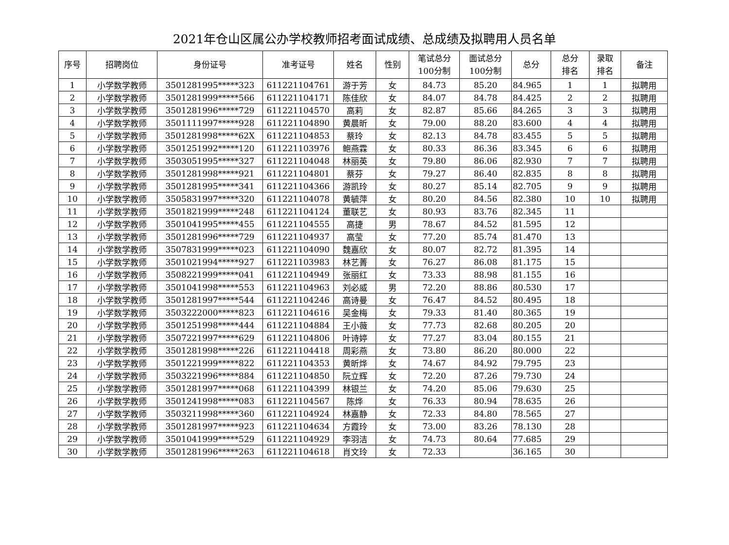2021年仓山区属公办学校教师招考面试成绩、总成绩及拟聘用人员名单
| 序号 | 招聘岗位 | 身份证号 | 准考证号 | 姓名 | 性别 | 笔试总分 100分制 | 面试总分 100分制 | 总分 | 总分 排名 | 录取 排名 | 备注 |
| --- | --- | --- | --- | --- | --- | --- | --- | --- | --- | --- | --- |
| 1 | 小学数学教师 | 3501281995*****323 | 611221104761 | 游于芳 | 女 | 84.73 | 85.20 | 84.965 | 1 | 1 | 拟聘用 |
| 2 | 小学数学教师 | 3501281999*****566 | 611221104171 | 陈佳欣 | 女 | 84.07 | 84.78 | 84.425 | 2 | 2 | 拟聘用 |
| 3 | 小学数学教师 | 3501281996*****729 | 611221104570 | 高莉 | 女 | 82.87 | 85.66 | 84.265 | 3 | 3 | 拟聘用 |
| 4 | 小学数学教师 | 3501111997*****928 | 611221104890 | 黄晨昕 | 女 | 79.00 | 88.20 | 83.600 | 4 | 4 | 拟聘用 |
| 5 | 小学数学教师 | 3501281998*****62X | 611221104853 | 蔡玲 | 女 | 82.13 | 84.78 | 83.455 | 5 | 5 | 拟聘用 |
| 6 | 小学数学教师 | 3501251992*****120 | 611221103976 | 鲍燕霖 | 女 | 80.33 | 86.36 | 83.345 | 6 | 6 | 拟聘用 |
| 7 | 小学数学教师 | 3503051995*****327 | 611221104048 | 林丽英 | 女 | 79.80 | 86.06 | 82.930 | 7 | 7 | 拟聘用 |
| 8 | 小学数学教师 | 3501281998*****921 | 611221104801 | 蔡芬 | 女 | 79.27 | 86.40 | 82.835 | 8 | 8 | 拟聘用 |
| 9 | 小学数学教师 | 3501281995*****341 | 611221104366 | 游凯玲 | 女 | 80.27 | 85.14 | 82.705 | 9 | 9 | 拟聘用 |
| 10 | 小学数学教师 | 3505831997*****320 | 611221104078 | 黄毓萍 | 女 | 80.20 | 84.56 | 82.380 | 10 | 10 | 拟聘用 |
| 11 | 小学数学教师 | 3501821999*****248 | 611221104124 | 董联艺 | 女 | 80.93 | 83.76 | 82.345 | 11 | | |
| 12 | 小学数学教师 | 3501041995*****455 | 611221104555 | 高捷 | 男 | 78.67 | 84.52 | 81.595 | 12 | | |
| 13 | 小学数学教师 | 3501281996*****729 | 611221104937 | 高莹 | 女 | 77.20 | 85.74 | 81.470 | 13 | | |
| 14 | 小学数学教师 | 3507831999*****023 | 611221104090 | 魏嘉欣 | 女 | 80.07 | 82.72 | 81.395 | 14 | | |
| 15 | 小学数学教师 | 3501021994*****927 | 611221103983 | 林艺菁 | 女 | 76.27 | 86.08 | 81.175 | 15 | | |
| 16 | 小学数学教师 | 3508221999*****041 | 611221104949 | 张丽红 | 女 | 73.33 | 88.98 | 81.155 | 16 | | |
| 17 | 小学数学教师 | 3501041998*****553 | 611221104963 | 刘必威 | 男 | 72.20 | 88.86 | 80.530 | 17 | | |
| 18 | 小学数学教师 | 3501281997*****544 | 611221104246 | 高诗曼 | 女 | 76.47 | 84.52 | 80.495 | 18 | | |
| 19 | 小学数学教师 | 3503222000*****823 | 611221104616 | 吴金梅 | 女 | 79.33 | 81.40 | 80.365 | 19 | | |
| 20 | 小学数学教师 | 3501251998*****444 | 611221104884 | 王小薇 | 女 | 77.73 | 82.68 | 80.205 | 20 | | |
| 21 | 小学数学教师 | 3507221997*****629 | 611221104806 | 叶诗婷 | 女 | 77.27 | 83.04 | 80.155 | 21 | | |
| 22 | 小学数学教师 | 3501281998*****226 | 611221104418 | 周彩燕 | 女 | 73.80 | 86.20 | 80.000 | 22 | | |
| 23 | 小学数学教师 | 3501221999*****822 | 611221104353 | 黄昕烨 | 女 | 74.67 | 84.92 | 79.795 | 23 | | |
| 24 | 小学数学教师 | 3503221996*****884 | 611221104850 | 阮立辉 | 女 | 72.20 | 87.26 | 79.730 | 24 | | |
| 25 | 小学数学教师 | 3501281997*****068 | 611221104399 | 林银兰 | 女 | 74.20 | 85.06 | 79.630 | 25 | | |
| 26 | 小学数学教师 | 3501241998*****083 | 611221104567 | 陈烨 | 女 | 76.33 | 80.94 | 78.635 | 26 | | |
| 27 | 小学数学教师 | 3503211998*****360 | 611221104924 | 林嘉静 | 女 | 72.33 | 84.80 | 78.565 | 27 | | |
| 28 | 小学数学教师 | 3501281997*****923 | 611221104634 | 方霞玲 | 女 | 73.00 | 83.26 | 78.130 | 28 | | |
| 29 | 小学数学教师 | 3501041999*****529 | 611221104929 | 李羽洁 | 女 | 74.73 | 80.64 | 77.685 | 29 | | |
| 30 | 小学数学教师 | 3501281996*****263 | 611221104618 | 肖文玲 | 女 | 72.33 | | 36.165 | 30 | | |